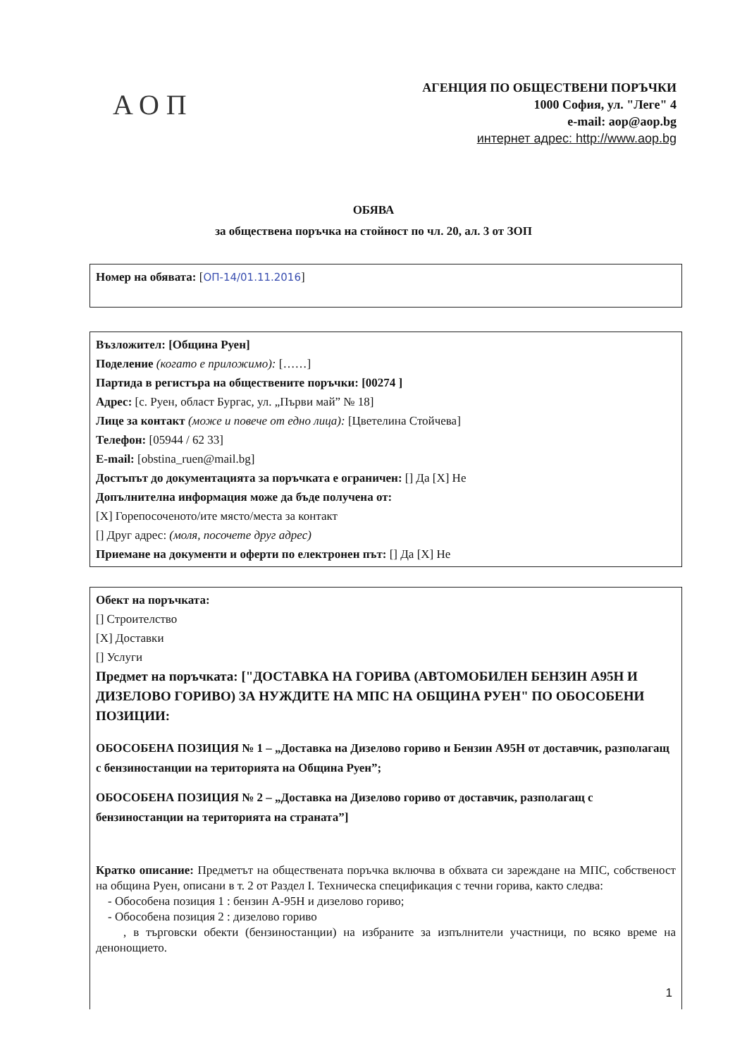АОП
АГЕНЦИЯ ПО ОБЩЕСТВЕНИ ПОРЪЧКИ
1000 София, ул. "Леге" 4
e-mail: aop@aop.bg
интернет адрес: http://www.aop.bg
ОБЯВА
за обществена поръчка на стойност по чл. 20, ал. 3 от ЗОП
Номер на обявата: [ОП-14/01.11.2016]
Възложител: [Община Руен]
Поделение (когато е приложимо): [……]
Партида в регистъра на обществените поръчки: [00274 ]
Адрес: [с. Руен, област Бургас, ул. „Първи май” № 18]
Лице за контакт (може и повече от едно лица): [Цветелина Стойчева]
Телефон: [05944 / 62 33]
E-mail: [obstina_ruen@mail.bg]
Достъпът до документацията за поръчката е ограничен: [] Да [X] Не
Допълнителна информация може да бъде получена от:
[X] Горепосоченото/ите място/места за контакт
[] Друг адрес: (моля, посочете друг адрес)
Приемане на документи и оферти по електронен път: [] Да [X] Не
Обект на поръчката:
[] Строителство
[X] Доставки
[] Услуги
Предмет на поръчката: ["ДОСТАВКА НА ГОРИВА (АВТОМОБИЛЕН БЕНЗИН А95Н И ДИЗЕЛОВО ГОРИВО) ЗА НУЖДИТЕ НА МПС НА ОБЩИНА РУЕН" ПО ОБОСОБЕНИ ПОЗИЦИИ:
ОБОСОБЕНА ПОЗИЦИЯ № 1 – „Доставка на Дизелово гориво и Бензин А95Н от доставчик, разполагащ с бензиностанции на територията на Община Руен”;
ОБОСОБЕНА ПОЗИЦИЯ № 2 – „Доставка на Дизелово гориво от доставчик, разполагащ с бензиностанции на територията на страната”]
Кратко описание: Предметът на обществената поръчка включва в обхвата си зареждане на МПС, собственост на община Руен, описани в т. 2 от Раздел I. Техническа спецификация с течни горива, както следва:
- Обособена позиция 1 : бензин А-95Н и дизелово гориво;
- Обособена позиция 2 : дизелово гориво
, в търговски обекти (бензиностанции) на избраните за изпълнители участници, по всяко време на денонощието.
1